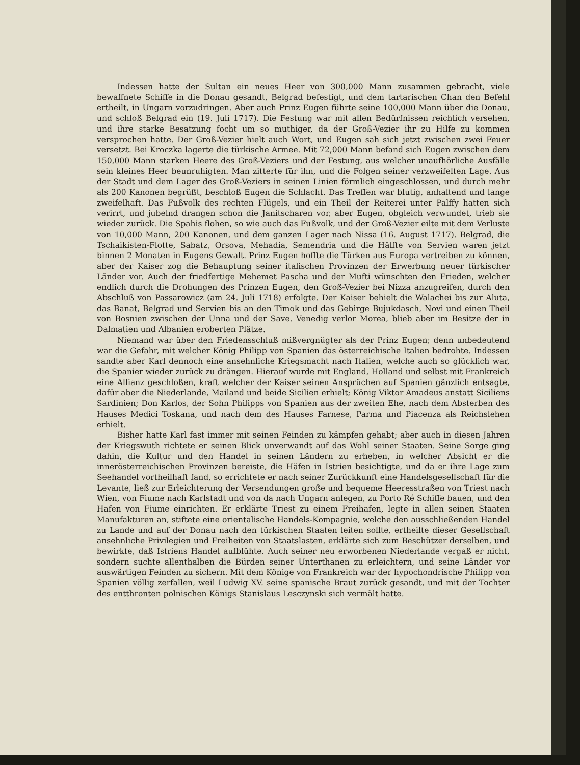Indessen hatte der Sultan ein neues Heer von 300,000 Mann zusammen gebracht, viele bewaffnete Schiffe in die Donau gesandt, Belgrad befestigt, und dem tartarischen Chan den Befehl ertheilt, in Ungarn vorzudringen. Aber auch Prinz Eugen führte seine 100,000 Mann über die Donau, und schloß Belgrad ein (19. Juli 1717). Die Festung war mit allen Bedürfnissen reichlich versehen, und ihre starke Besatzung focht um so muthiger, da der Groß-Vezier ihr zu Hilfe zu kommen versprochen hatte. Der Groß-Vezier hielt auch Wort, und Eugen sah sich jetzt zwischen zwei Feuer versetzt. Bei Kroczka lagerte die türkische Armee. Mit 72,000 Mann befand sich Eugen zwischen dem 150,000 Mann starken Heere des Groß-Veziers und der Festung, aus welcher unaufhörliche Ausfälle sein kleines Heer beunruhigten. Man zitterte für ihn, und die Folgen seiner verzweifelten Lage. Aus der Stadt und dem Lager des Groß-Veziers in seinen Linien förmlich eingeschlossen, und durch mehr als 200 Kanonen begrüßt, beschloß Eugen die Schlacht. Das Treffen war blutig, anhaltend und lange zweifelhaft. Das Fußvolk des rechten Flügels, und ein Theil der Reiterei unter Palffy hatten sich verirrt, und jubelnd drangen schon die Janitscharen vor, aber Eugen, obgleich verwundet, trieb sie wieder zurück. Die Spahis flohen, so wie auch das Fußvolk, und der Groß-Vezier eilte mit dem Verluste von 10,000 Mann, 200 Kanonen, und dem ganzen Lager nach Nissa (16. August 1717). Belgrad, die Tschaikisten-Flotte, Sabatz, Orsova, Mehadia, Semendria und die Hälfte von Servien waren jetzt binnen 2 Monaten in Eugens Gewalt. Prinz Eugen hoffte die Türken aus Europa vertreiben zu können, aber der Kaiser zog die Behauptung seiner italischen Provinzen der Erwerbung neuer türkischer Länder vor. Auch der friedfertige Mehemet Pascha und der Mufti wünschten den Frieden, welcher endlich durch die Drohungen des Prinzen Eugen, den Groß-Vezier bei Nizza anzugreifen, durch den Abschluß von Passarowicz (am 24. Juli 1718) erfolgte. Der Kaiser behielt die Walachei bis zur Aluta, das Banat, Belgrad und Servien bis an den Timok und das Gebirge Bujukdasch, Novi und einen Theil von Bosnien zwischen der Unna und der Save. Venedig verlor Morea, blieb aber im Besitze der in Dalmatien und Albanien eroberten Plätze.
Niemand war über den Friedensschluß mißvergnügter als der Prinz Eugen; denn unbedeutend war die Gefahr, mit welcher König Philipp von Spanien das österreichische Italien bedrohte. Indessen sandte aber Karl dennoch eine ansehnliche Kriegsmacht nach Italien, welche auch so glücklich war, die Spanier wieder zurück zu drängen. Hierauf wurde mit England, Holland und selbst mit Frankreich eine Allianz geschloßen, kraft welcher der Kaiser seinen Ansprüchen auf Spanien gänzlich entsagte, dafür aber die Niederlande, Mailand und beide Sicilien erhielt; König Viktor Amadeus anstatt Siciliens Sardinien; Don Karlos, der Sohn Philipps von Spanien aus der zweiten Ehe, nach dem Absterben des Hauses Medici Toskana, und nach dem des Hauses Farnese, Parma und Piacenza als Reichslehen erhielt.
Bisher hatte Karl fast immer mit seinen Feinden zu kämpfen gehabt; aber auch in diesen Jahren der Kriegswuth richtete er seinen Blick unverwandt auf das Wohl seiner Staaten. Seine Sorge ging dahin, die Kultur und den Handel in seinen Ländern zu erheben, in welcher Absicht er die innerösterreichischen Provinzen bereiste, die Häfen in Istrien besichtigte, und da er ihre Lage zum Seehandel vortheilhaft fand, so errichtete er nach seiner Zurückkunft eine Handelsgesellschaft für die Levante, ließ zur Erleichterung der Versendungen große und bequeme Heeresstraßen von Triest nach Wien, von Fiume nach Karlstadt und von da nach Ungarn anlegen, zu Porto Ré Schiffe bauen, und den Hafen von Fiume einrichten. Er erklärte Triest zu einem Freihafen, legte in allen seinen Staaten Manufakturen an, stiftete eine orientalische Handels-Kompagnie, welche den ausschließenden Handel zu Lande und auf der Donau nach den türkischen Staaten leiten sollte, ertheilte dieser Gesellschaft ansehnliche Privilegien und Freiheiten von Staatslasten, erklärte sich zum Beschützer derselben, und bewirkte, daß Istriens Handel aufblühte. Auch seiner neu erworbenen Niederlande vergaß er nicht, sondern suchte allenthalben die Bürden seiner Unterthanen zu erleichtern, und seine Länder vor auswärtigen Feinden zu sichern. Mit dem Könige von Frankreich war der hypochondrische Philipp von Spanien völlig zerfallen, weil Ludwig XV. seine spanische Braut zurück gesandt, und mit der Tochter des entthronten polnischen Königs Stanislaus Lesczynski sich vermält hatte.